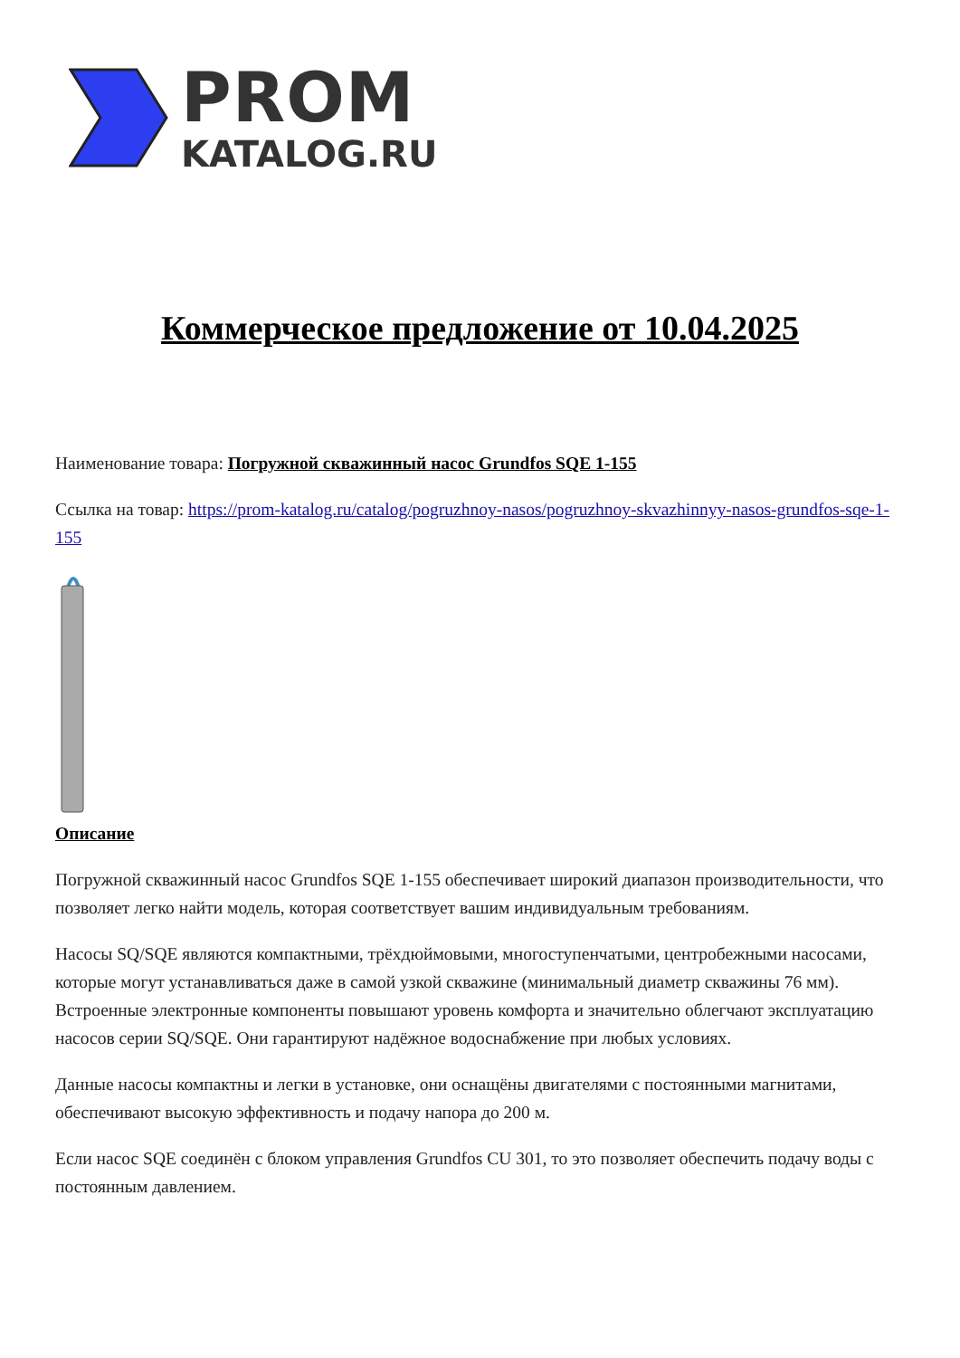PROM
KATALOG.RU
Коммерческое предложение от 10.04.2025
Наименование товара: Погружной скважинный насос Grundfos SQE 1-155
Ссылка на товар: https://prom-katalog.ru/catalog/pogruzhnoy-nasos/pogruzhnoy-skvazhinnyy-nasos-grundfos-sqe-1-155
Описание
Погружной скважинный насос Grundfos SQE 1-155 обеспечивает широкий диапазон производительности, что позволяет легко найти модель, которая соответствует вашим индивидуальным требованиям.
Насосы SQ/SQE являются компактными, трёхдюймовыми, многоступенчатыми, центробежными насосами, которые могут устанавливаться даже в самой узкой скважине (минимальный диаметр скважины 76 мм). Встроенные электронные компоненты повышают уровень комфорта и значительно облегчают эксплуатацию насосов серии SQ/SQE. Они гарантируют надёжное водоснабжение при любых условиях.
Данные насосы компактны и легки в установке, они оснащёны двигателями с постоянными магнитами, обеспечивают высокую эффективность и подачу напора до 200 м.
Если насос SQE соединён с блоком управления Grundfos CU 301, то это позволяет обеспечить подачу воды с постоянным давлением.